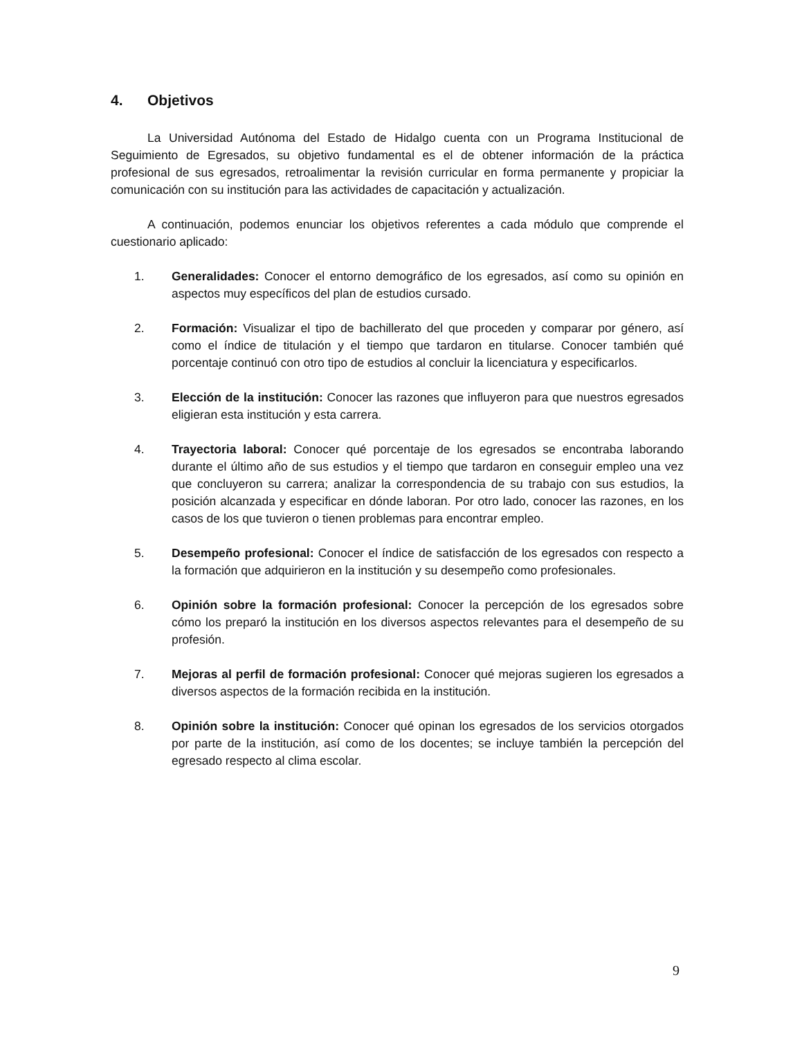4. Objetivos
La Universidad Autónoma del Estado de Hidalgo cuenta con un Programa Institucional de Seguimiento de Egresados, su objetivo fundamental es el de obtener información de la práctica profesional de sus egresados, retroalimentar la revisión curricular en forma permanente y propiciar la comunicación con su institución para las actividades de capacitación y actualización.
A continuación, podemos enunciar los objetivos referentes a cada módulo que comprende el cuestionario aplicado:
1. Generalidades: Conocer el entorno demográfico de los egresados, así como su opinión en aspectos muy específicos del plan de estudios cursado.
2. Formación: Visualizar el tipo de bachillerato del que proceden y comparar por género, así como el índice de titulación y el tiempo que tardaron en titularse. Conocer también qué porcentaje continuó con otro tipo de estudios al concluir la licenciatura y especificarlos.
3. Elección de la institución: Conocer las razones que influyeron para que nuestros egresados eligieran esta institución y esta carrera.
4. Trayectoria laboral: Conocer qué porcentaje de los egresados se encontraba laborando durante el último año de sus estudios y el tiempo que tardaron en conseguir empleo una vez que concluyeron su carrera; analizar la correspondencia de su trabajo con sus estudios, la posición alcanzada y especificar en dónde laboran. Por otro lado, conocer las razones, en los casos de los que tuvieron o tienen problemas para encontrar empleo.
5. Desempeño profesional: Conocer el índice de satisfacción de los egresados con respecto a la formación que adquirieron en la institución y su desempeño como profesionales.
6. Opinión sobre la formación profesional: Conocer la percepción de los egresados sobre cómo los preparó la institución en los diversos aspectos relevantes para el desempeño de su profesión.
7. Mejoras al perfil de formación profesional: Conocer qué mejoras sugieren los egresados a diversos aspectos de la formación recibida en la institución.
8. Opinión sobre la institución: Conocer qué opinan los egresados de los servicios otorgados por parte de la institución, así como de los docentes; se incluye también la percepción del egresado respecto al clima escolar.
9